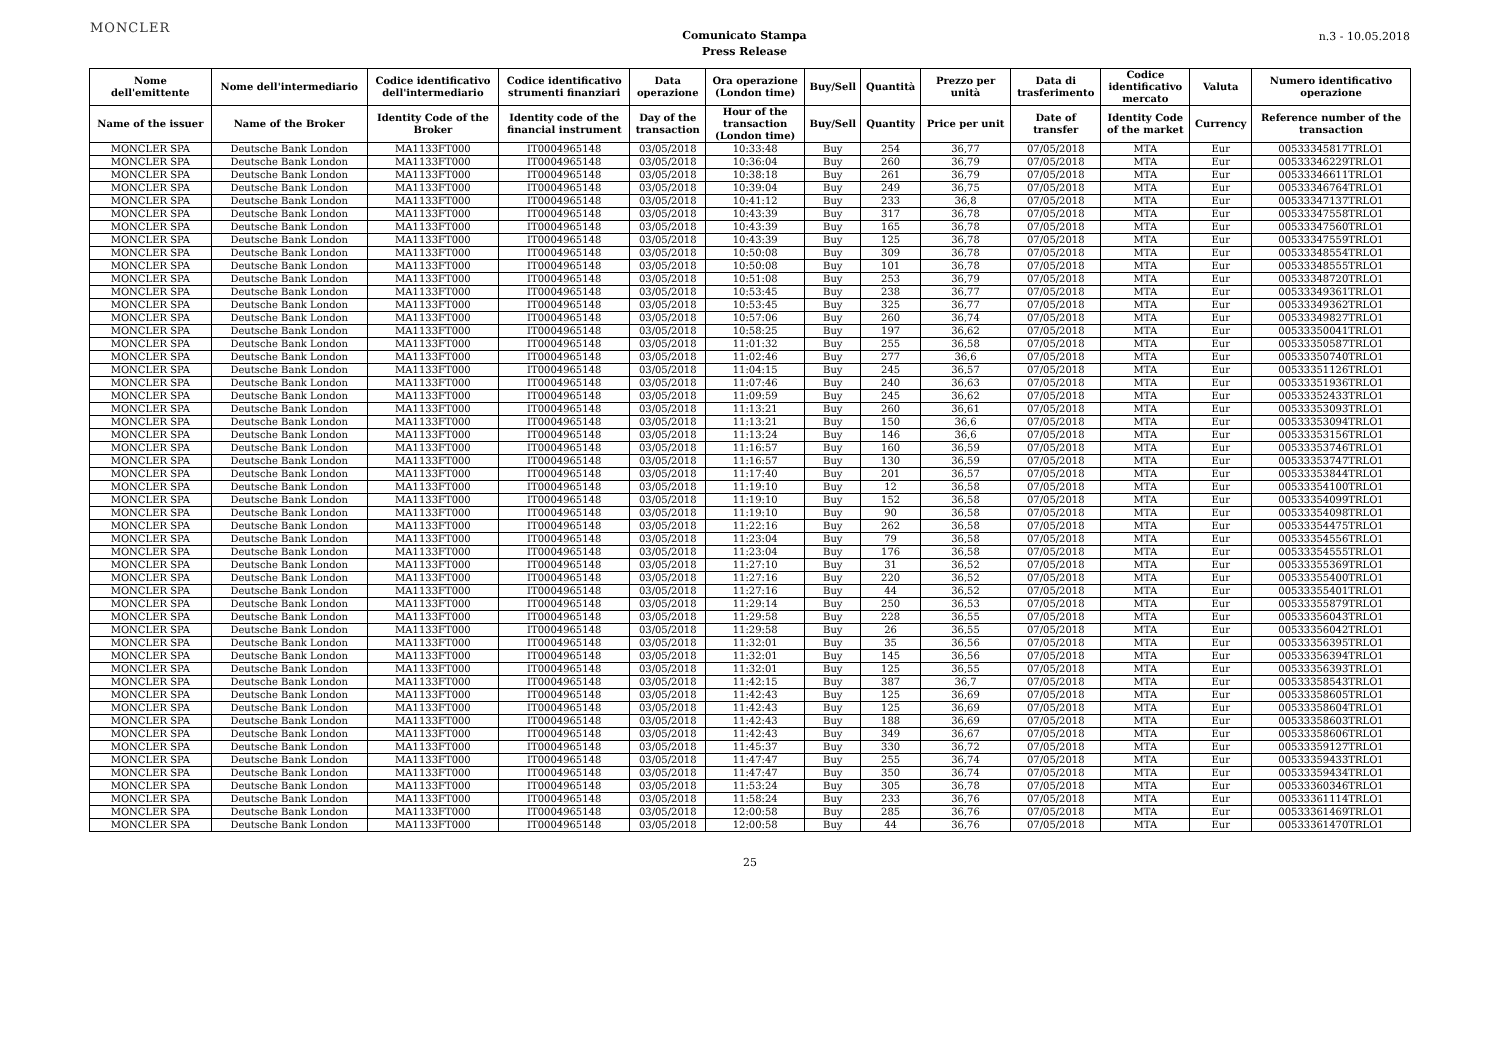MONCLER
Comunicato Stampa
Press Release
n.3 - 10.05.2018
| Nome dell'emittente | Nome dell'intermediario | Codice identificativo dell'intermediario | Codice identificativo strumenti finanziari | Data operazione | Ora operazione (London time) | Buy/Sell | Quantità | Prezzo per unità | Data di trasferimento | Codice identificativo mercato | Valuta | Numero identificativo operazione |
| --- | --- | --- | --- | --- | --- | --- | --- | --- | --- | --- | --- | --- |
| Name of the issuer | Name of the Broker | Identity Code of the Broker | Identity code of the financial instrument | Day of the transaction | Hour of the transaction (London time) | Buy/Sell | Quantity | Price per unit | Date of transfer | Identity Code of the market | Currency | Reference number of the transaction |
| MONCLER SPA | Deutsche Bank London | MA1133FT000 | IT0004965148 | 03/05/2018 | 10:33:48 | Buy | 254 | 36,77 | 07/05/2018 | MTA | Eur | 00533345817TRLO1 |
| MONCLER SPA | Deutsche Bank London | MA1133FT000 | IT0004965148 | 03/05/2018 | 10:36:04 | Buy | 260 | 36,79 | 07/05/2018 | MTA | Eur | 00533346229TRLO1 |
| MONCLER SPA | Deutsche Bank London | MA1133FT000 | IT0004965148 | 03/05/2018 | 10:38:18 | Buy | 261 | 36,79 | 07/05/2018 | MTA | Eur | 00533346611TRLO1 |
| MONCLER SPA | Deutsche Bank London | MA1133FT000 | IT0004965148 | 03/05/2018 | 10:39:04 | Buy | 249 | 36,75 | 07/05/2018 | MTA | Eur | 00533346764TRLO1 |
| MONCLER SPA | Deutsche Bank London | MA1133FT000 | IT0004965148 | 03/05/2018 | 10:41:12 | Buy | 233 | 36,8 | 07/05/2018 | MTA | Eur | 00533347137TRLO1 |
| MONCLER SPA | Deutsche Bank London | MA1133FT000 | IT0004965148 | 03/05/2018 | 10:43:39 | Buy | 317 | 36,78 | 07/05/2018 | MTA | Eur | 00533347558TRLO1 |
| MONCLER SPA | Deutsche Bank London | MA1133FT000 | IT0004965148 | 03/05/2018 | 10:43:39 | Buy | 165 | 36,78 | 07/05/2018 | MTA | Eur | 00533347560TRLO1 |
| MONCLER SPA | Deutsche Bank London | MA1133FT000 | IT0004965148 | 03/05/2018 | 10:43:39 | Buy | 125 | 36,78 | 07/05/2018 | MTA | Eur | 00533347559TRLO1 |
| MONCLER SPA | Deutsche Bank London | MA1133FT000 | IT0004965148 | 03/05/2018 | 10:50:08 | Buy | 309 | 36,78 | 07/05/2018 | MTA | Eur | 00533348554TRLO1 |
| MONCLER SPA | Deutsche Bank London | MA1133FT000 | IT0004965148 | 03/05/2018 | 10:50:08 | Buy | 101 | 36,78 | 07/05/2018 | MTA | Eur | 00533348555TRLO1 |
| MONCLER SPA | Deutsche Bank London | MA1133FT000 | IT0004965148 | 03/05/2018 | 10:51:08 | Buy | 253 | 36,79 | 07/05/2018 | MTA | Eur | 00533348720TRLO1 |
| MONCLER SPA | Deutsche Bank London | MA1133FT000 | IT0004965148 | 03/05/2018 | 10:53:45 | Buy | 238 | 36,77 | 07/05/2018 | MTA | Eur | 00533349361TRLO1 |
| MONCLER SPA | Deutsche Bank London | MA1133FT000 | IT0004965148 | 03/05/2018 | 10:53:45 | Buy | 325 | 36,77 | 07/05/2018 | MTA | Eur | 00533349362TRLO1 |
| MONCLER SPA | Deutsche Bank London | MA1133FT000 | IT0004965148 | 03/05/2018 | 10:57:06 | Buy | 260 | 36,74 | 07/05/2018 | MTA | Eur | 00533349827TRLO1 |
| MONCLER SPA | Deutsche Bank London | MA1133FT000 | IT0004965148 | 03/05/2018 | 10:58:25 | Buy | 197 | 36,62 | 07/05/2018 | MTA | Eur | 00533350041TRLO1 |
| MONCLER SPA | Deutsche Bank London | MA1133FT000 | IT0004965148 | 03/05/2018 | 11:01:32 | Buy | 255 | 36,58 | 07/05/2018 | MTA | Eur | 00533350587TRLO1 |
| MONCLER SPA | Deutsche Bank London | MA1133FT000 | IT0004965148 | 03/05/2018 | 11:02:46 | Buy | 277 | 36,6 | 07/05/2018 | MTA | Eur | 00533350740TRLO1 |
| MONCLER SPA | Deutsche Bank London | MA1133FT000 | IT0004965148 | 03/05/2018 | 11:04:15 | Buy | 245 | 36,57 | 07/05/2018 | MTA | Eur | 00533351126TRLO1 |
| MONCLER SPA | Deutsche Bank London | MA1133FT000 | IT0004965148 | 03/05/2018 | 11:07:46 | Buy | 240 | 36,63 | 07/05/2018 | MTA | Eur | 00533351936TRLO1 |
| MONCLER SPA | Deutsche Bank London | MA1133FT000 | IT0004965148 | 03/05/2018 | 11:09:59 | Buy | 245 | 36,62 | 07/05/2018 | MTA | Eur | 00533352433TRLO1 |
| MONCLER SPA | Deutsche Bank London | MA1133FT000 | IT0004965148 | 03/05/2018 | 11:13:21 | Buy | 260 | 36,61 | 07/05/2018 | MTA | Eur | 00533353093TRLO1 |
| MONCLER SPA | Deutsche Bank London | MA1133FT000 | IT0004965148 | 03/05/2018 | 11:13:21 | Buy | 150 | 36,6 | 07/05/2018 | MTA | Eur | 00533353094TRLO1 |
| MONCLER SPA | Deutsche Bank London | MA1133FT000 | IT0004965148 | 03/05/2018 | 11:13:24 | Buy | 146 | 36,6 | 07/05/2018 | MTA | Eur | 00533353156TRLO1 |
| MONCLER SPA | Deutsche Bank London | MA1133FT000 | IT0004965148 | 03/05/2018 | 11:16:57 | Buy | 160 | 36,59 | 07/05/2018 | MTA | Eur | 00533353746TRLO1 |
| MONCLER SPA | Deutsche Bank London | MA1133FT000 | IT0004965148 | 03/05/2018 | 11:16:57 | Buy | 130 | 36,59 | 07/05/2018 | MTA | Eur | 00533353747TRLO1 |
| MONCLER SPA | Deutsche Bank London | MA1133FT000 | IT0004965148 | 03/05/2018 | 11:17:40 | Buy | 201 | 36,57 | 07/05/2018 | MTA | Eur | 00533353844TRLO1 |
| MONCLER SPA | Deutsche Bank London | MA1133FT000 | IT0004965148 | 03/05/2018 | 11:19:10 | Buy | 12 | 36,58 | 07/05/2018 | MTA | Eur | 00533354100TRLO1 |
| MONCLER SPA | Deutsche Bank London | MA1133FT000 | IT0004965148 | 03/05/2018 | 11:19:10 | Buy | 152 | 36,58 | 07/05/2018 | MTA | Eur | 00533354099TRLO1 |
| MONCLER SPA | Deutsche Bank London | MA1133FT000 | IT0004965148 | 03/05/2018 | 11:19:10 | Buy | 90 | 36,58 | 07/05/2018 | MTA | Eur | 00533354098TRLO1 |
| MONCLER SPA | Deutsche Bank London | MA1133FT000 | IT0004965148 | 03/05/2018 | 11:22:16 | Buy | 262 | 36,58 | 07/05/2018 | MTA | Eur | 00533354475TRLO1 |
| MONCLER SPA | Deutsche Bank London | MA1133FT000 | IT0004965148 | 03/05/2018 | 11:23:04 | Buy | 79 | 36,58 | 07/05/2018 | MTA | Eur | 00533354556TRLO1 |
| MONCLER SPA | Deutsche Bank London | MA1133FT000 | IT0004965148 | 03/05/2018 | 11:23:04 | Buy | 176 | 36,58 | 07/05/2018 | MTA | Eur | 00533354555TRLO1 |
| MONCLER SPA | Deutsche Bank London | MA1133FT000 | IT0004965148 | 03/05/2018 | 11:27:10 | Buy | 31 | 36,52 | 07/05/2018 | MTA | Eur | 00533355369TRLO1 |
| MONCLER SPA | Deutsche Bank London | MA1133FT000 | IT0004965148 | 03/05/2018 | 11:27:16 | Buy | 220 | 36,52 | 07/05/2018 | MTA | Eur | 00533355400TRLO1 |
| MONCLER SPA | Deutsche Bank London | MA1133FT000 | IT0004965148 | 03/05/2018 | 11:27:16 | Buy | 44 | 36,52 | 07/05/2018 | MTA | Eur | 00533355401TRLO1 |
| MONCLER SPA | Deutsche Bank London | MA1133FT000 | IT0004965148 | 03/05/2018 | 11:29:14 | Buy | 250 | 36,53 | 07/05/2018 | MTA | Eur | 00533355879TRLO1 |
| MONCLER SPA | Deutsche Bank London | MA1133FT000 | IT0004965148 | 03/05/2018 | 11:29:58 | Buy | 228 | 36,55 | 07/05/2018 | MTA | Eur | 00533356043TRLO1 |
| MONCLER SPA | Deutsche Bank London | MA1133FT000 | IT0004965148 | 03/05/2018 | 11:29:58 | Buy | 26 | 36,55 | 07/05/2018 | MTA | Eur | 00533356042TRLO1 |
| MONCLER SPA | Deutsche Bank London | MA1133FT000 | IT0004965148 | 03/05/2018 | 11:32:01 | Buy | 35 | 36,56 | 07/05/2018 | MTA | Eur | 00533356395TRLO1 |
| MONCLER SPA | Deutsche Bank London | MA1133FT000 | IT0004965148 | 03/05/2018 | 11:32:01 | Buy | 145 | 36,56 | 07/05/2018 | MTA | Eur | 00533356394TRLO1 |
| MONCLER SPA | Deutsche Bank London | MA1133FT000 | IT0004965148 | 03/05/2018 | 11:32:01 | Buy | 125 | 36,55 | 07/05/2018 | MTA | Eur | 00533356393TRLO1 |
| MONCLER SPA | Deutsche Bank London | MA1133FT000 | IT0004965148 | 03/05/2018 | 11:42:15 | Buy | 387 | 36,7 | 07/05/2018 | MTA | Eur | 00533358543TRLO1 |
| MONCLER SPA | Deutsche Bank London | MA1133FT000 | IT0004965148 | 03/05/2018 | 11:42:43 | Buy | 125 | 36,69 | 07/05/2018 | MTA | Eur | 00533358605TRLO1 |
| MONCLER SPA | Deutsche Bank London | MA1133FT000 | IT0004965148 | 03/05/2018 | 11:42:43 | Buy | 125 | 36,69 | 07/05/2018 | MTA | Eur | 00533358604TRLO1 |
| MONCLER SPA | Deutsche Bank London | MA1133FT000 | IT0004965148 | 03/05/2018 | 11:42:43 | Buy | 188 | 36,69 | 07/05/2018 | MTA | Eur | 00533358603TRLO1 |
| MONCLER SPA | Deutsche Bank London | MA1133FT000 | IT0004965148 | 03/05/2018 | 11:42:43 | Buy | 349 | 36,67 | 07/05/2018 | MTA | Eur | 00533358606TRLO1 |
| MONCLER SPA | Deutsche Bank London | MA1133FT000 | IT0004965148 | 03/05/2018 | 11:45:37 | Buy | 330 | 36,72 | 07/05/2018 | MTA | Eur | 00533359127TRLO1 |
| MONCLER SPA | Deutsche Bank London | MA1133FT000 | IT0004965148 | 03/05/2018 | 11:47:47 | Buy | 255 | 36,74 | 07/05/2018 | MTA | Eur | 00533359433TRLO1 |
| MONCLER SPA | Deutsche Bank London | MA1133FT000 | IT0004965148 | 03/05/2018 | 11:47:47 | Buy | 350 | 36,74 | 07/05/2018 | MTA | Eur | 00533359434TRLO1 |
| MONCLER SPA | Deutsche Bank London | MA1133FT000 | IT0004965148 | 03/05/2018 | 11:53:24 | Buy | 305 | 36,78 | 07/05/2018 | MTA | Eur | 00533360346TRLO1 |
| MONCLER SPA | Deutsche Bank London | MA1133FT000 | IT0004965148 | 03/05/2018 | 11:58:24 | Buy | 233 | 36,76 | 07/05/2018 | MTA | Eur | 00533361114TRLO1 |
| MONCLER SPA | Deutsche Bank London | MA1133FT000 | IT0004965148 | 03/05/2018 | 12:00:58 | Buy | 285 | 36,76 | 07/05/2018 | MTA | Eur | 00533361469TRLO1 |
| MONCLER SPA | Deutsche Bank London | MA1133FT000 | IT0004965148 | 03/05/2018 | 12:00:58 | Buy | 44 | 36,76 | 07/05/2018 | MTA | Eur | 00533361470TRLO1 |
25